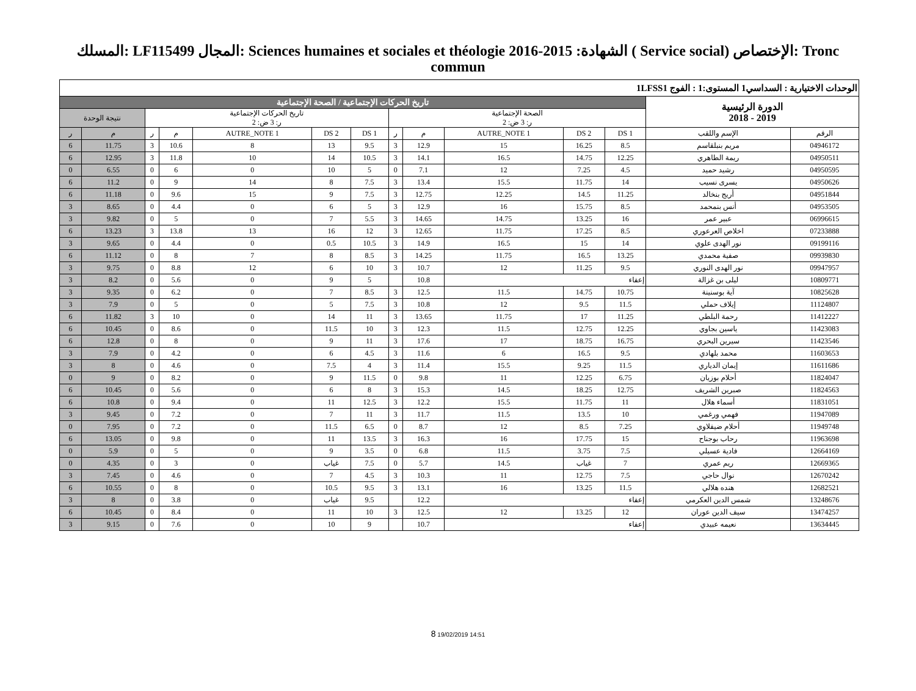المسلك: LF115499 المجال: Sciences humaines et sociales et théologie الشهادة: 2015-2016 ( Service social) الإختصاص: Tronc commun
| الوحدات الاختيارية : السداسي1 المستوى:1 : الفوج 1LFSS1 | | | | | | | | | | | | | |
| الدورة الرئيسية 2019 - 2018 | | تاريخ الحركات الإجتماعية / الصحة الإجتماعية | | | | | | | | | | | |
| | | الصحة الإجتماعية ر: 3 ض: 2 | | | | | تاريخ الحركات الإجتماعية ر: 3 ض: 2 | | | | | نتيجة الوحدة | |
| الرقم | الإسم واللقب | DS 1 | DS 2 | AUTRE_NOTE 1 | م | ر | DS 1 | DS 2 | AUTRE_NOTE 1 | م | ر | م | ر |
| 04946172 | مريم بنبلقاسم | 8.5 | 16.25 | 15 | 12.9 | 3 | 9.5 | 13 | 8 | 10.6 | 3 | 11.75 | 6 |
| 04950511 | ريمة الطاهري | 12.25 | 14.75 | 16.5 | 14.1 | 3 | 10.5 | 14 | 10 | 11.8 | 3 | 12.95 | 6 |
| 04950595 | رشيد حميد | 4.5 | 7.25 | 12 | 7.1 | 0 | 5 | 10 | 0 | 6 | 0 | 6.55 | 0 |
| 04950626 | يسرى نسيب | 14 | 11.75 | 15.5 | 13.4 | 3 | 7.5 | 8 | 14 | 9 | 0 | 11.2 | 6 |
| 04951844 | أريج بنخالد | 11.25 | 14.5 | 12.25 | 12.75 | 3 | 7.5 | 9 | 15 | 9.6 | 0 | 11.18 | 6 |
| 04953505 | أنس بنمحمد | 8.5 | 15.75 | 16 | 12.9 | 3 | 5 | 6 | 0 | 4.4 | 0 | 8.65 | 3 |
| 06996615 | عبير عمر | 16 | 13.25 | 14.75 | 14.65 | 3 | 5.5 | 7 | 0 | 5 | 0 | 9.82 | 3 |
| 07233888 | اخلاص العرعوري | 8.5 | 17.25 | 11.75 | 12.65 | 3 | 12 | 16 | 13 | 13.8 | 3 | 13.23 | 6 |
| 09199116 | نور الهدى علوي | 14 | 15 | 16.5 | 14.9 | 3 | 10.5 | 0.5 | 0 | 4.4 | 0 | 9.65 | 3 |
| 09939830 | صفية محمدي | 13.25 | 16.5 | 11.75 | 14.25 | 3 | 8.5 | 8 | 7 | 8 | 0 | 11.12 | 6 |
| 09947957 | نور الهدى النوري | 9.5 | 11.25 | 12 | 10.7 | 3 | 10 | 6 | 12 | 8.8 | 0 | 9.75 | 3 |
| 10809771 | ليلى بن غزالة | إعفاء | | | 10.8 | | 5 | 9 | 0 | 5.6 | 0 | 8.2 | 3 |
| 10825628 | آية بوسنينة | 10.75 | 14.75 | 11.5 | 12.5 | 3 | 8.5 | 7 | 0 | 6.2 | 0 | 9.35 | 3 |
| 11124807 | إيلاف حملي | 11.5 | 9.5 | 12 | 10.8 | 3 | 7.5 | 5 | 0 | 5 | 0 | 7.9 | 3 |
| 11412227 | رحمة البلطي | 11.25 | 17 | 11.75 | 13.65 | 3 | 11 | 14 | 0 | 10 | 3 | 11.82 | 6 |
| 11423083 | ياسين بجاوي | 12.25 | 12.75 | 11.5 | 12.3 | 3 | 10 | 11.5 | 0 | 8.6 | 0 | 10.45 | 6 |
| 11423546 | سيرين البحري | 16.75 | 18.75 | 17 | 17.6 | 3 | 11 | 9 | 0 | 8 | 0 | 12.8 | 6 |
| 11603653 | محمد بلهادي | 9.5 | 16.5 | 6 | 11.6 | 3 | 4.5 | 6 | 0 | 4.2 | 0 | 7.9 | 3 |
| 11611686 | إيمان الدياري | 11.5 | 9.25 | 15.5 | 11.4 | 3 | 4 | 7.5 | 0 | 4.6 | 0 | 8 | 3 |
| 11824047 | أحلام بوزيان | 6.75 | 12.25 | 11 | 9.8 | 0 | 11.5 | 9 | 0 | 8.2 | 0 | 9 | 0 |
| 11824563 | صبرين الشريف | 12.75 | 18.25 | 14.5 | 15.3 | 3 | 8 | 6 | 0 | 5.6 | 0 | 10.45 | 6 |
| 11831051 | أسماء هلال | 11 | 11.75 | 15.5 | 12.2 | 3 | 12.5 | 11 | 0 | 9.4 | 0 | 10.8 | 6 |
| 11947089 | فهمي ورغمي | 10 | 13.5 | 11.5 | 11.7 | 3 | 11 | 7 | 0 | 7.2 | 0 | 9.45 | 3 |
| 11949748 | أحلام ضيفلاوي | 7.25 | 8.5 | 12 | 8.7 | 0 | 6.5 | 11.5 | 0 | 7.2 | 0 | 7.95 | 0 |
| 11963698 | رحاب بوجناح | 15 | 17.75 | 16 | 16.3 | 3 | 13.5 | 11 | 0 | 9.8 | 0 | 13.05 | 6 |
| 12664169 | فادية عسيلي | 7.5 | 3.75 | 11.5 | 6.8 | 0 | 3.5 | 9 | 0 | 5 | 0 | 5.9 | 0 |
| 12669365 | ريم عمري | 7 | غياب | 14.5 | 5.7 | 0 | 7.5 | غياب | 0 | 3 | 0 | 4.35 | 0 |
| 12670242 | نوال حاجي | 7.5 | 12.75 | 11 | 10.3 | 3 | 4.5 | 7 | 0 | 4.6 | 0 | 7.45 | 3 |
| 12682521 | هنده هلالي | 11.5 | 13.25 | 16 | 13.1 | 3 | 9.5 | 10.5 | 0 | 8 | 0 | 10.55 | 6 |
| 13248676 | شمس الدين العكرمي | إعفاء | | | 12.2 | | 9.5 | غياب | 0 | 3.8 | 0 | 8 | 3 |
| 13474257 | سيف الدين عوران | 12 | 13.25 | 12 | 12.5 | 3 | 10 | 11 | 0 | 8.4 | 0 | 10.45 | 6 |
| 13634445 | نعيمه عبيدي | إعفاء | | | 10.7 | | 9 | 10 | 0 | 7.6 | 0 | 9.15 | 3 |
8 19/02/2019 14:51